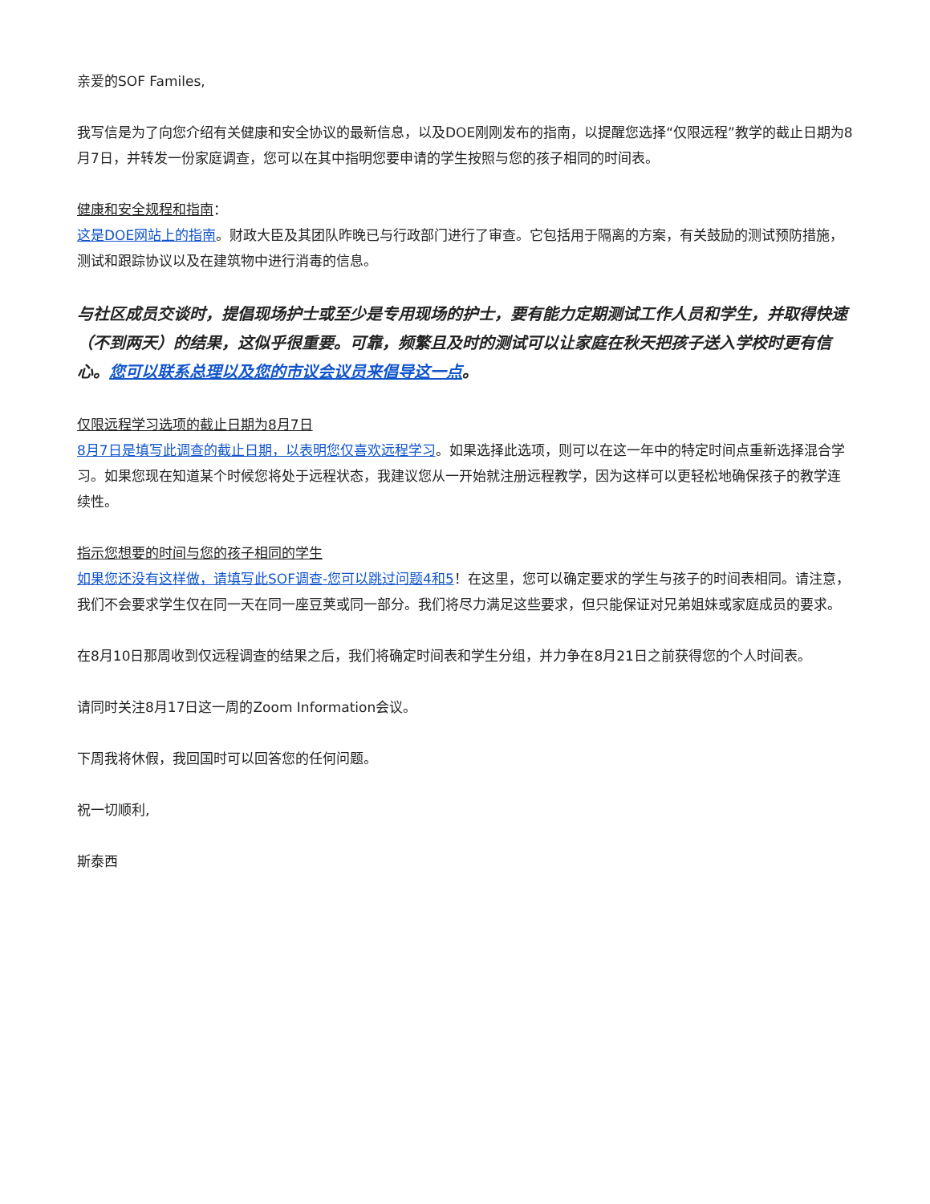亲爱的SOF Familes,
我写信是为了向您介绍有关健康和安全协议的最新信息，以及DOE刚刚发布的指南，以提醒您选择“仅限远程”教学的截止日期为8月7日，并转发一份家庭调查，您可以在其中指明您要申请的学生按照与您的孩子相同的时间表。
健康和安全规程和指南：
这是DOE网站上的指南。财政大臣及其团队昨晚已与行政部门进行了审查。它包括用于隔离的方案，有关鼓励的测试预防措施，测试和跟踪协议以及在建筑物中进行消毒的信息。
与社区成员交谈时，提倡现场护士或至少是专用现场的护士，要有能力定期测试工作人员和学生，并取得快速（不到两天）的结果，这似乎很重要。可靠，频繁且及时的测试可以让家庭在秋天把孩子送入学校时更有信心。您可以联系总理以及您的市议会议员来倡导这一点。
仅限远程学习选项的截止日期为8月7日
8月7日是填写此调查的截止日期，以表明您仅喜欢远程学习。如果选择此选项，则可以在这一年中的特定时间点重新选择混合学习。如果您现在知道某个时候您将处于远程状态，我建议您从一开始就注册远程教学，因为这样可以更轻松地确保孩子的教学连续性。
指示您想要的时间与您的孩子相同的学生
如果您还没有这样做，请填写此SOF调查-您可以跳过问题4和5！在这里，您可以确定要求的学生与孩子的时间表相同。请注意，我们不会要求学生仅在同一天在同一座豆荚或同一部分。我们将尽力满足这些要求，但只能保证对兄弟姐妹或家庭成员的要求。
在8月10日那周收到仅远程调查的结果之后，我们将确定时间表和学生分组，并力争在8月21日之前获得您的个人时间表。
请同时关注8月17日这一周的Zoom Information会议。
下周我将休假，我回国时可以回答您的任何问题。
祝一切顺利,
斯泰西